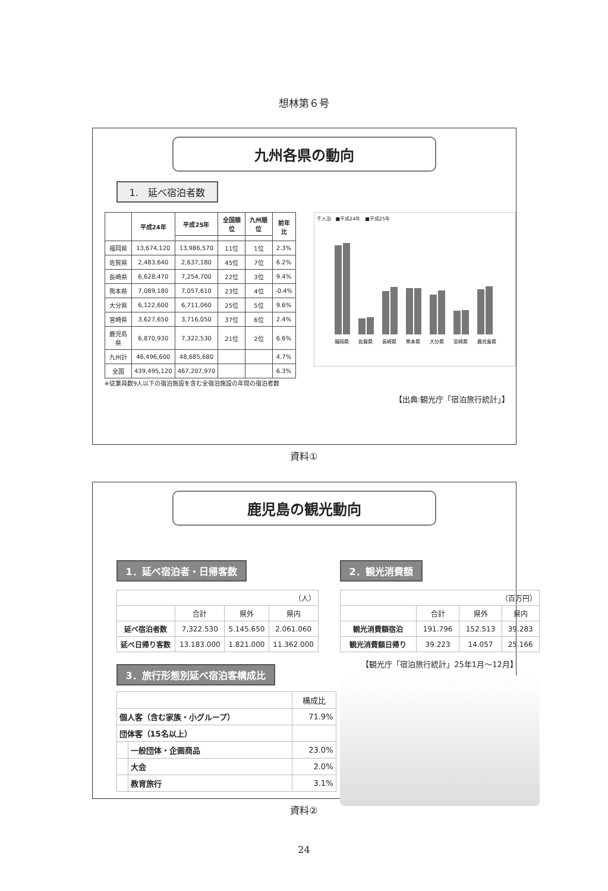想林第６号
九州各県の動向
1.　延べ宿泊者数
| | 平成24年 | 平成25年 | 全国順位 | 九州順位 | 前年比 |
| --- | --- | --- | --- | --- | --- |
| 福岡県 | 13,674,120 | 13,986,570 | 11位 | 1位 | 2.3% |
| 佐賀県 | 2,483,640 | 2,637,180 | 45位 | 7位 | 6.2% |
| 長崎県 | 6,628,470 | 7,254,700 | 22位 | 3位 | 9.4% |
| 熊本県 | 7,089,180 | 7,057,610 | 23位 | 4位 | -0.4% |
| 大分県 | 6,122,600 | 6,711,060 | 25位 | 5位 | 9.6% |
| 宮崎県 | 3,627,650 | 3,716,050 | 37位 | 6位 | 2.4% |
| 鹿児島県 | 6,870,930 | 7,322,530 | 21位 | 2位 | 6.6% |
| 九州計 | 46,496,600 | 48,685,680 | | | 4.7% |
| 全国 | 439,495,120 | 467,207,970 | | | 6.3% |
※従業員数9人以下の宿泊施設を含む全宿泊施設の年間の宿泊者数
千人泊　■平成24年　■平成25年
福岡県
佐賀県
長崎県
熊本県
大分県
宮崎県
鹿児島県
【出典:観光庁「宿泊旅行統計」】
資料①
鹿児島の観光動向
1．延べ宿泊者・日帰客数
| （人） | | | |
| | 合計 | 県外 | 県内 |
| 延べ宿泊者数 | 7,322.530 | 5.145.650 | 2.061.060 |
| 延べ日帰り客数 | 13.183.000 | 1.821.000 | 11.362.000 |
3．旅行形態別延べ宿泊客構成比
| | | 構成比 |
| 個人客（含む家族・小グループ） | | 71.9% |
| 団体客（15名以上） | | |
| | 一般団体・企画商品 | 23.0% |
| | 大会 | 2.0% |
| | 教育旅行 | 3.1% |
2．観光消費額
| （百万円） | | | |
| | 合計 | 県外 | 県内 |
| 観光消費額宿泊 | 191.796 | 152.513 | 39.283 |
| 観光消費額日帰り | 39.223 | 14.057 | 25.166 |
【観光庁「宿泊旅行統計」25年1月～12月】
資料②
24